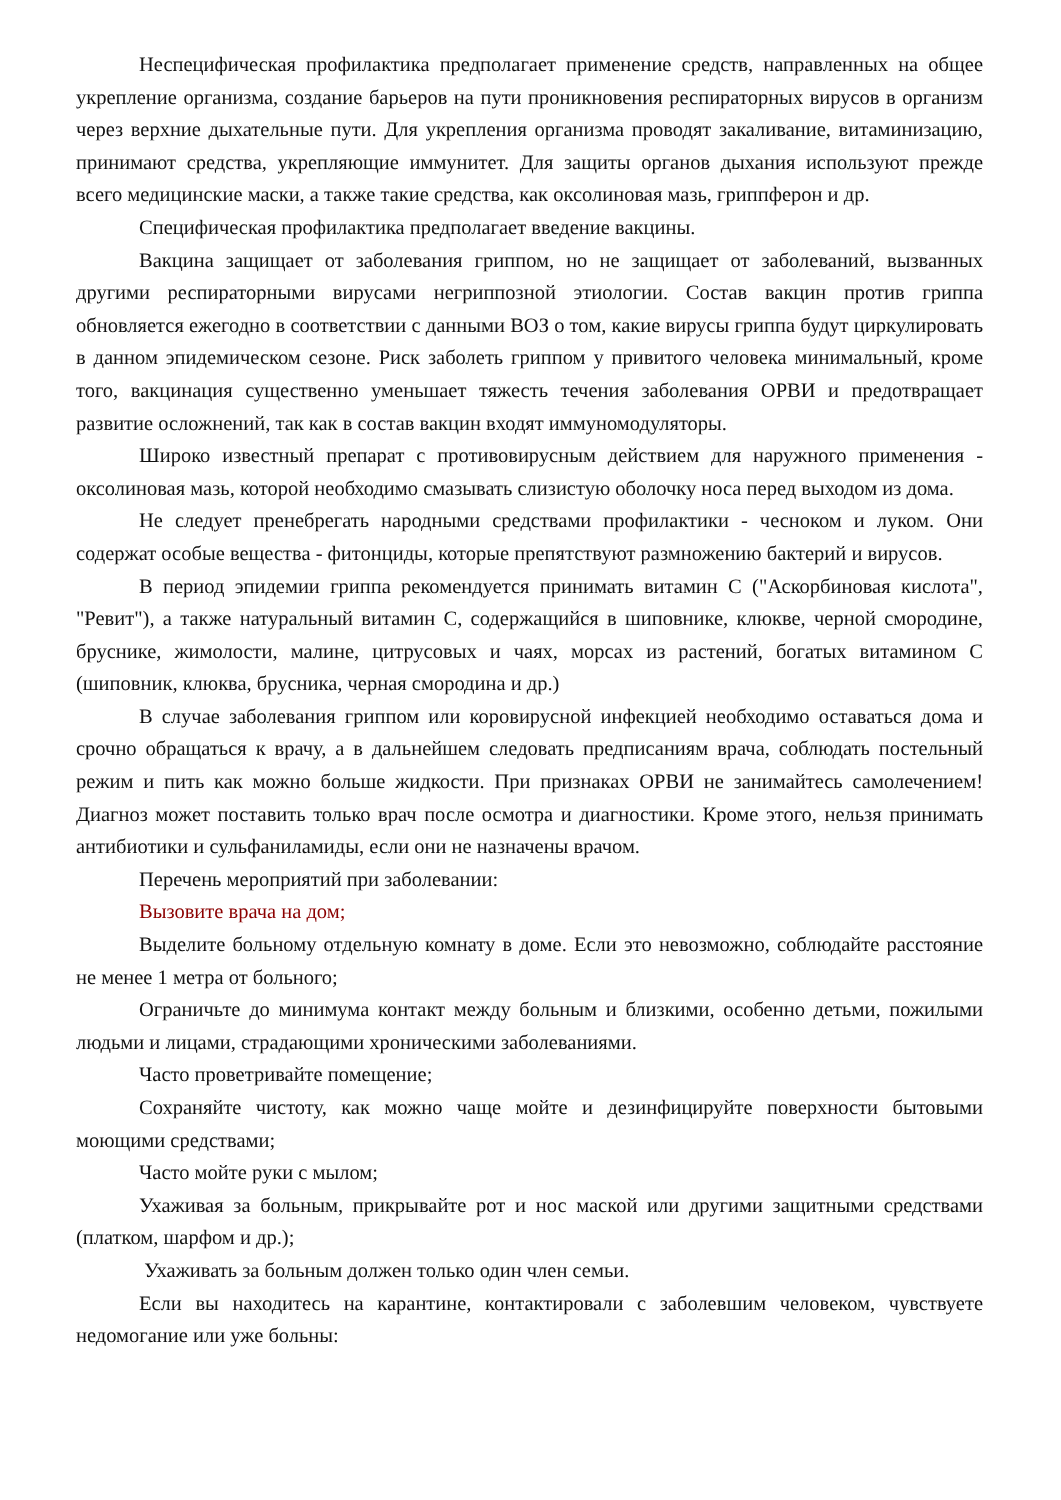Неспецифическая профилактика предполагает применение средств, направленных на общее укрепление организма, создание барьеров на пути проникновения респираторных вирусов в организм через верхние дыхательные пути. Для укрепления организма проводят закаливание, витаминизацию, принимают средства, укрепляющие иммунитет. Для защиты органов дыхания используют прежде всего медицинские маски, а также такие средства, как оксолиновая мазь, гриппферон и др.
Специфическая профилактика предполагает введение вакцины.
Вакцина защищает от заболевания гриппом, но не защищает от заболеваний, вызванных другими респираторными вирусами негриппозной этиологии. Состав вакцин против гриппа обновляется ежегодно в соответствии с данными ВОЗ о том, какие вирусы гриппа будут циркулировать в данном эпидемическом сезоне. Риск заболеть гриппом у привитого человека минимальный, кроме того, вакцинация существенно уменьшает тяжесть течения заболевания ОРВИ и предотвращает развитие осложнений, так как в состав вакцин входят иммуномодуляторы.
Широко известный препарат с противовирусным действием для наружного применения - оксолиновая мазь, которой необходимо смазывать слизистую оболочку носа перед выходом из дома.
Не следует пренебрегать народными средствами профилактики - чесноком и луком. Они содержат особые вещества - фитонциды, которые препятствуют размножению бактерий и вирусов.
В период эпидемии гриппа рекомендуется принимать витамин С ("Аскорбиновая кислота", "Ревит"), а также натуральный витамин С, содержащийся в шиповнике, клюкве, черной смородине, бруснике, жимолости, малине, цитрусовых и чаях, морсах из растений, богатых витамином С (шиповник, клюква, брусника, черная смородина и др.)
В случае заболевания гриппом или коровирусной инфекцией необходимо оставаться дома и срочно обращаться к врачу, а в дальнейшем следовать предписаниям врача, соблюдать постельный режим и пить как можно больше жидкости. При признаках ОРВИ не занимайтесь самолечением! Диагноз может поставить только врач после осмотра и диагностики. Кроме этого, нельзя принимать антибиотики и сульфаниламиды, если они не назначены врачом.
Перечень мероприятий при заболевании:
Вызовите врача на дом;
Выделите больному отдельную комнату в доме. Если это невозможно, соблюдайте расстояние не менее 1 метра от больного;
Ограничьте до минимума контакт между больным и близкими, особенно детьми, пожилыми людьми и лицами, страдающими хроническими заболеваниями.
Часто проветривайте помещение;
Сохраняйте чистоту, как можно чаще мойте и дезинфицируйте поверхности бытовыми моющими средствами;
Часто мойте руки с мылом;
Ухаживая за больным, прикрывайте рот и нос маской или другими защитными средствами (платком, шарфом и др.);
Ухаживать за больным должен только один член семьи.
Если вы находитесь на карантине, контактировали с заболевшим человеком, чувствуете недомогание или уже больны: